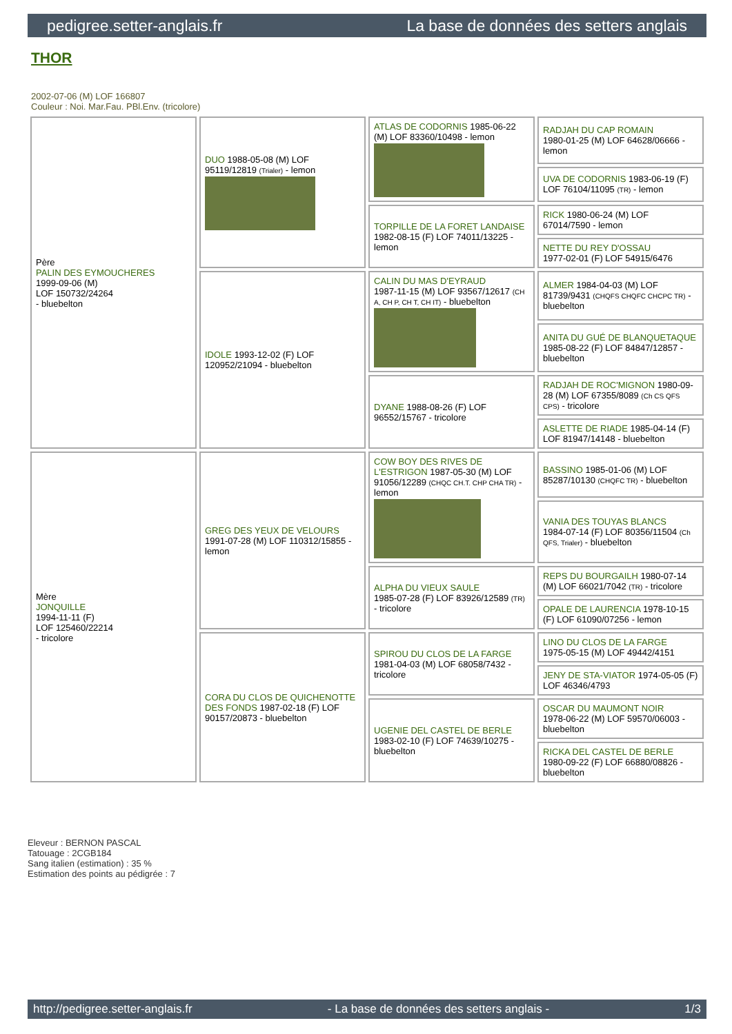pedigree.setter-anglais.fr La base de données des setters anglais
THOR
2002-07-06 (M) LOF 166807
Couleur : Noi. Mar.Fau. PBl.Env. (tricolore)
| Père PALIN DES EYMOUCHERES 1999-09-06 (M) LOF 150732/24264 - bluebelton | DUO 1988-05-08 (M) LOF 95119/12819 (Trialer) - lemon | ATLAS DE CODORNIS 1985-06-22 (M) LOF 83360/10498 - lemon | RADJAH DU CAP ROMAIN 1980-01-25 (M) LOF 64628/06666 - lemon |
| | | | UVA DE CODORNIS 1983-06-19 (F) LOF 76104/11095 (TR) - lemon |
| | | TORPILLE DE LA FORET LANDAISE 1982-08-15 (F) LOF 74011/13225 - lemon | RICK 1980-06-24 (M) LOF 67014/7590 - lemon |
| | | | NETTE DU REY D'OSSAU 1977-02-01 (F) LOF 54915/6476 |
| | IDOLE 1993-12-02 (F) LOF 120952/21094 - bluebelton | CALIN DU MAS D'EYRAUD 1987-11-15 (M) LOF 93567/12617 (CH A, CH P, CH T, CH IT) - bluebelton | ALMER 1984-04-03 (M) LOF 81739/9431 (CHQFS CHQFC CHCPC TR) - bluebelton |
| | | | ANITA DU GUÉ DE BLANQUETAQUE 1985-08-22 (F) LOF 84847/12857 - bluebelton |
| | | DYANE 1988-08-26 (F) LOF 96552/15767 - tricolore | RADJAH DE ROC'MIGNON 1980-09-28 (M) LOF 67355/8089 (Ch CS QFS CPS) - tricolore |
| | | | ASLETTE DE RIADE 1985-04-14 (F) LOF 81947/14148 - bluebelton |
| Mère JONQUILLE 1994-11-11 (F) LOF 125460/22214 - tricolore | GREG DES YEUX DE VELOURS 1991-07-28 (M) LOF 110312/15855 - lemon | COW BOY DES RIVES DE L'ESTRIGON 1987-05-30 (M) LOF 91056/12289 (CHQC CH.T. CHP CHA TR) - lemon | BASSINO 1985-01-06 (M) LOF 85287/10130 (CHQFC TR) - bluebelton |
| | | | VANIA DES TOUYAS BLANCS 1984-07-14 (F) LOF 80356/11504 (Ch QFS, Trialer) - bluebelton |
| | | ALPHA DU VIEUX SAULE 1985-07-28 (F) LOF 83926/12589 (TR) - tricolore | REPS DU BOURGAILH 1980-07-14 (M) LOF 66021/7042 (TR) - tricolore |
| | | | OPALE DE LAURENCIA 1978-10-15 (F) LOF 61090/07256 - lemon |
| | CORA DU CLOS DE QUICHENOTTE DES FONDS 1987-02-18 (F) LOF 90157/20873 - bluebelton | SPIROU DU CLOS DE LA FARGE 1981-04-03 (M) LOF 68058/7432 - tricolore | LINO DU CLOS DE LA FARGE 1975-05-15 (M) LOF 49442/4151 |
| | | | JENY DE STA-VIATOR 1974-05-05 (F) LOF 46346/4793 |
| | | UGENIE DEL CASTEL DE BERLE 1983-02-10 (F) LOF 74639/10275 - bluebelton | OSCAR DU MAUMONT NOIR 1978-06-22 (M) LOF 59570/06003 - bluebelton |
| | | | RICKA DEL CASTEL DE BERLE 1980-09-22 (F) LOF 66880/08826 - bluebelton |
Eleveur : BERNON PASCAL
Tatouage : 2CGB184
Sang italien (estimation) : 35 %
Estimation des points au pédigrée : 7
http://pedigree.setter-anglais.fr - La base de données des setters anglais - 1/3